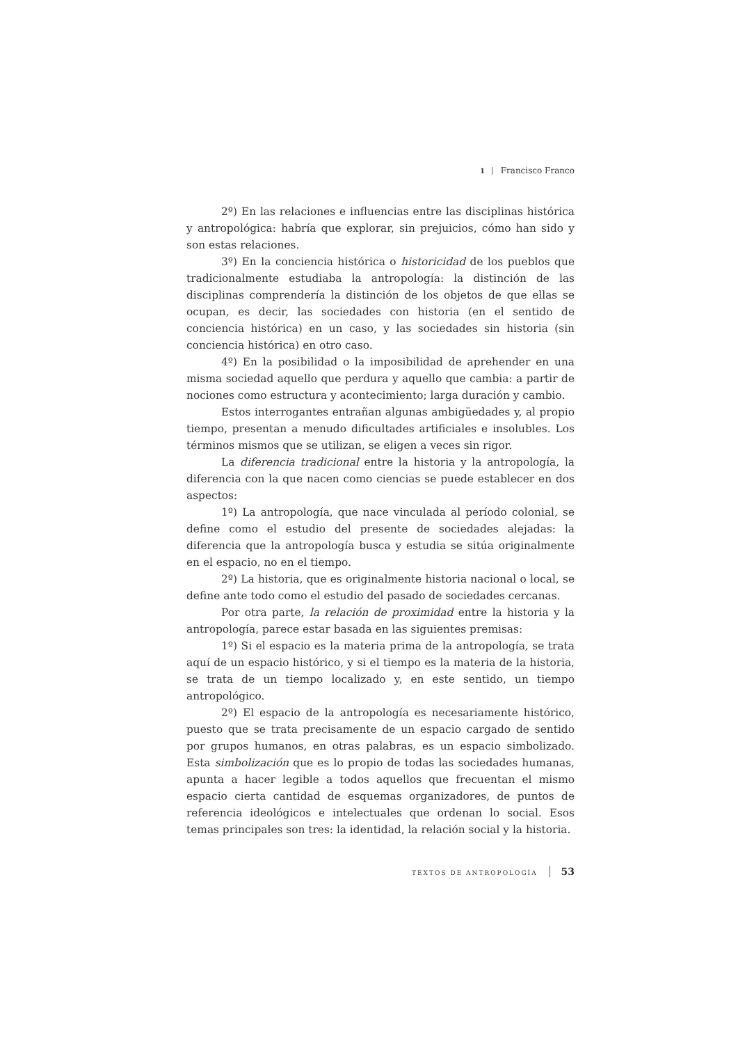1 Francisco Franco
2º) En las relaciones e influencias entre las disciplinas histórica y antropológica: habría que explorar, sin prejuicios, cómo han sido y son estas relaciones.
3º) En la conciencia histórica o historicidad de los pueblos que tradicionalmente estudiaba la antropología: la distinción de las disciplinas comprendería la distinción de los objetos de que ellas se ocupan, es decir, las sociedades con historia (en el sentido de conciencia histórica) en un caso, y las sociedades sin historia (sin conciencia histórica) en otro caso.
4º) En la posibilidad o la imposibilidad de aprehender en una misma sociedad aquello que perdura y aquello que cambia: a partir de nociones como estructura y acontecimiento; larga duración y cambio.
Estos interrogantes entrañan algunas ambigüedades y, al propio tiempo, presentan a menudo dificultades artificiales e insolubles. Los términos mismos que se utilizan, se eligen a veces sin rigor.
La diferencia tradicional entre la historia y la antropología, la diferencia con la que nacen como ciencias se puede establecer en dos aspectos:
1º) La antropología, que nace vinculada al período colonial, se define como el estudio del presente de sociedades alejadas: la diferencia que la antropología busca y estudia se sitúa originalmente en el espacio, no en el tiempo.
2º) La historia, que es originalmente historia nacional o local, se define ante todo como el estudio del pasado de sociedades cercanas.
Por otra parte, la relación de proximidad entre la historia y la antropología, parece estar basada en las siguientes premisas:
1º) Si el espacio es la materia prima de la antropología, se trata aquí de un espacio histórico, y si el tiempo es la materia de la historia, se trata de un tiempo localizado y, en este sentido, un tiempo antropológico.
2º) El espacio de la antropología es necesariamente histórico, puesto que se trata precisamente de un espacio cargado de sentido por grupos humanos, en otras palabras, es un espacio simbolizado. Esta simbolización que es lo propio de todas las sociedades humanas, apunta a hacer legible a todos aquellos que frecuentan el mismo espacio cierta cantidad de esquemas organizadores, de puntos de referencia ideológicos e intelectuales que ordenan lo social. Esos temas principales son tres: la identidad, la relación social y la historia.
TEXTOS DE ANTROPOLOGÍA 53